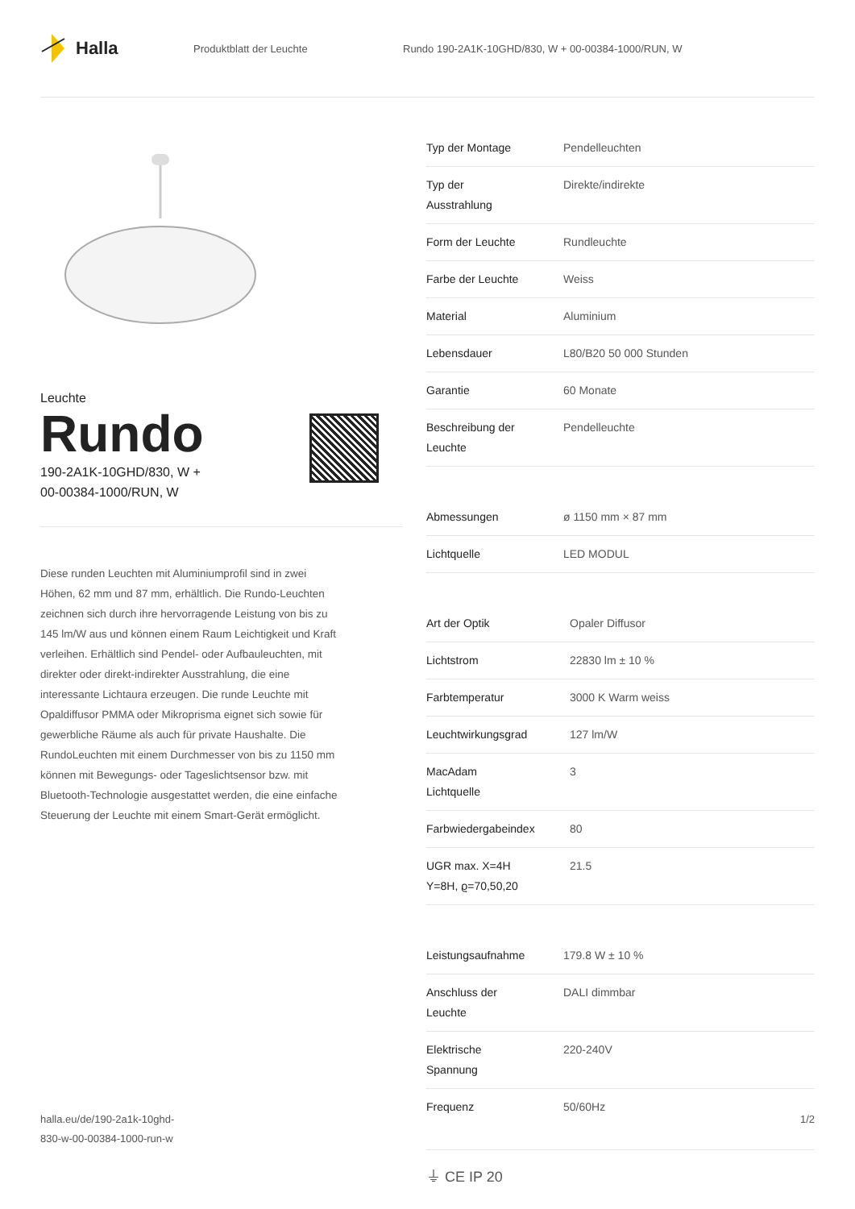Halla
Produktblatt der Leuchte
Rundo 190-2A1K-10GHD/830, W + 00-00384-1000/RUN, W
Leuchte
Rundo
190-2A1K-10GHD/830, W +
00-00384-1000/RUN, W
Diese runden Leuchten mit Aluminiumprofil sind in zwei Höhen, 62 mm und 87 mm, erhältlich. Die Rundo-Leuchten zeichnen sich durch ihre hervorragende Leistung von bis zu 145 lm/W aus und können einem Raum Leichtigkeit und Kraft verleihen. Erhältlich sind Pendel- oder Aufbauleuchten, mit direkter oder direkt-indirekter Ausstrahlung, die eine interessante Lichtaura erzeugen. Die runde Leuchte mit Opaldiffusor PMMA oder Mikroprisma eignet sich sowie für gewerbliche Räume als auch für private Haushalte. Die RundoLeuchten mit einem Durchmesser von bis zu 1150 mm können mit Bewegungs- oder Tageslichtsensor bzw. mit Bluetooth-Technologie ausgestattet werden, die eine einfache Steuerung der Leuchte mit einem Smart-Gerät ermöglicht.
| Typ der Montage | Pendelleuchten |
| Typ der Ausstrahlung | Direkte/indirekte |
| Form der Leuchte | Rundleuchte |
| Farbe der Leuchte | Weiss |
| Material | Aluminium |
| Lebensdauer | L80/B20 50 000 Stunden |
| Garantie | 60 Monate |
| Beschreibung der Leuchte | Pendelleuchte |
| Abmessungen | ø 1150 mm × 87 mm |
| Lichtquelle | LED MODUL |
| Art der Optik | Opaler Diffusor |
| Lichtstrom | 22830 lm ± 10 % |
| Farbtemperatur | 3000 K Warm weiss |
| Leuchtwirkungsgrad | 127 lm/W |
| MacAdam Lichtquelle | 3 |
| Farbwiedergabeindex | 80 |
| UGR max. X=4H Y=8H, ϱ=70,50,20 | 21.5 |
| Leistungsaufnahme | 179.8 W ± 10 % |
| Anschluss der Leuchte | DALI dimmbar |
| Elektrische Spannung | 220-240V |
| Frequenz | 50/60Hz |
⏚ CE IP 20
halla.eu/de/190-2a1k-10ghd-
830-w-00-00384-1000-run-w
1/2